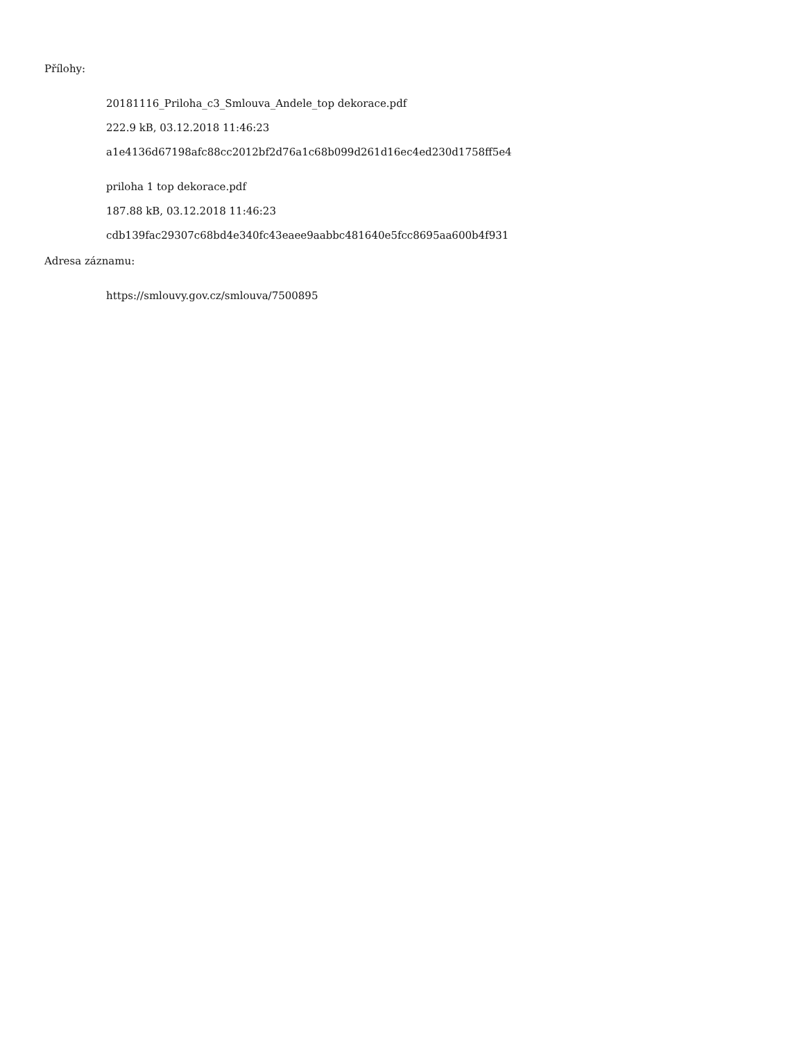Přílohy:
20181116_Priloha_c3_Smlouva_Andele_top dekorace.pdf
222.9 kB, 03.12.2018 11:46:23
a1e4136d67198afc88cc2012bf2d76a1c68b099d261d16ec4ed230d1758ff5e4
priloha 1 top dekorace.pdf
187.88 kB, 03.12.2018 11:46:23
cdb139fac29307c68bd4e340fc43eaee9aabbc481640e5fcc8695aa600b4f931
Adresa záznamu:
https://smlouvy.gov.cz/smlouva/7500895